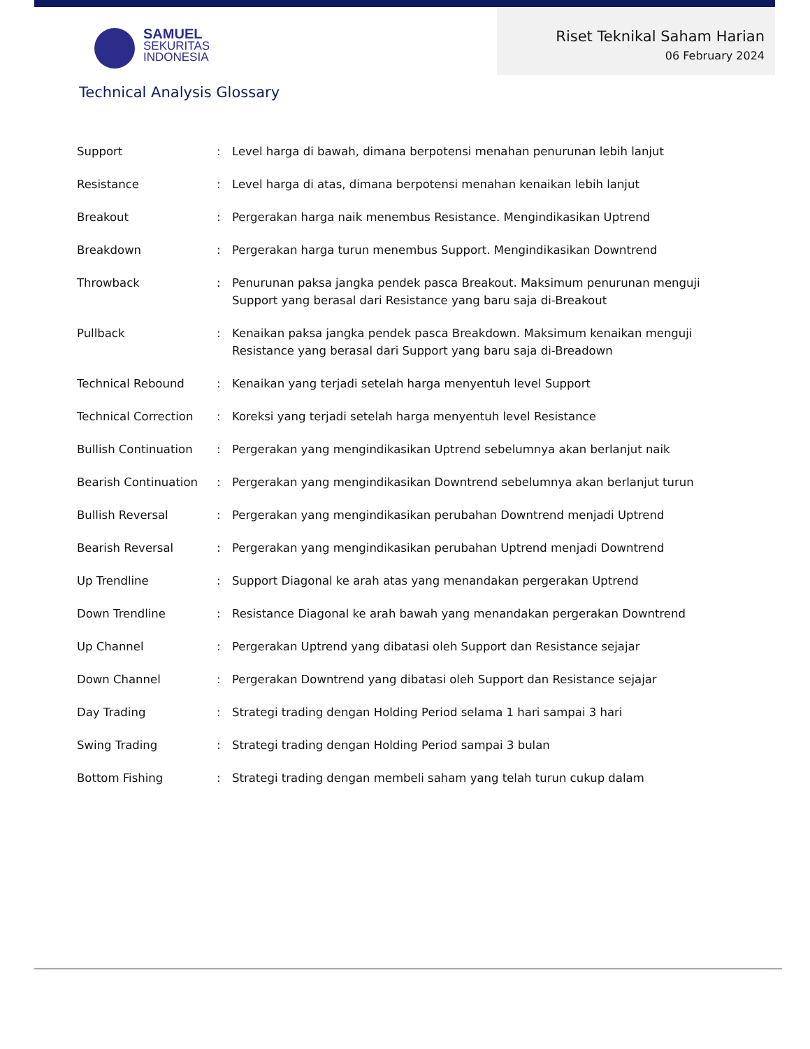SAMUEL
SEKURITAS
INDONESIA
Riset Teknikal Saham Harian
06 February 2024
Technical Analysis Glossary
| Support | : | Level harga di bawah, dimana berpotensi menahan penurunan lebih lanjut |
| Resistance | : | Level harga di atas, dimana berpotensi menahan kenaikan lebih lanjut |
| Breakout | : | Pergerakan harga naik menembus Resistance. Mengindikasikan Uptrend |
| Breakdown | : | Pergerakan harga turun menembus Support. Mengindikasikan Downtrend |
| Throwback | : | Penurunan paksa jangka pendek pasca Breakout. Maksimum penurunan menguji Support yang berasal dari Resistance yang baru saja di-Breakout |
| Pullback | : | Kenaikan paksa jangka pendek pasca Breakdown. Maksimum kenaikan menguji Resistance yang berasal dari Support yang baru saja di-Breadown |
| Technical Rebound | : | Kenaikan yang terjadi setelah harga menyentuh level Support |
| Technical Correction | : | Koreksi yang terjadi setelah harga menyentuh level Resistance |
| Bullish Continuation | : | Pergerakan yang mengindikasikan Uptrend sebelumnya akan berlanjut naik |
| Bearish Continuation | : | Pergerakan yang mengindikasikan Downtrend sebelumnya akan berlanjut turun |
| Bullish Reversal | : | Pergerakan yang mengindikasikan perubahan Downtrend menjadi Uptrend |
| Bearish Reversal | : | Pergerakan yang mengindikasikan perubahan Uptrend menjadi Downtrend |
| Up Trendline | : | Support Diagonal ke arah atas yang menandakan pergerakan Uptrend |
| Down Trendline | : | Resistance Diagonal ke arah bawah yang menandakan pergerakan Downtrend |
| Up Channel | : | Pergerakan Uptrend yang dibatasi oleh Support dan Resistance sejajar |
| Down Channel | : | Pergerakan Downtrend yang dibatasi oleh Support dan Resistance sejajar |
| Day Trading | : | Strategi trading dengan Holding Period selama 1 hari sampai 3 hari |
| Swing Trading | : | Strategi trading dengan Holding Period sampai 3 bulan |
| Bottom Fishing | : | Strategi trading dengan membeli saham yang telah turun cukup dalam |